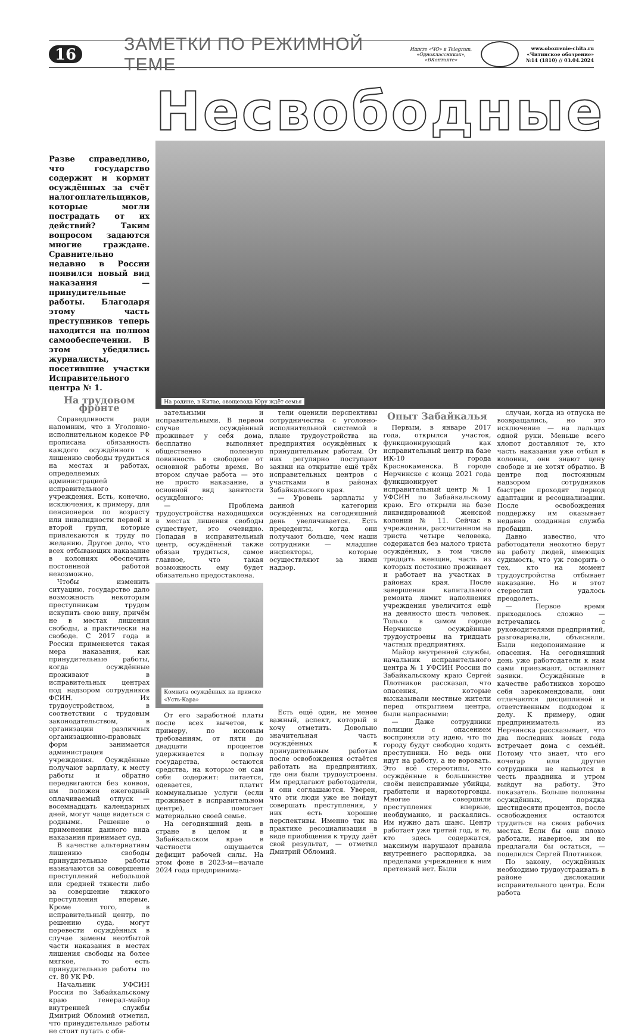16 ЗАМЕТКИ ПО РЕЖИМНОЙ ТЕМЕ
Ищите «ЧО» в Telegram, «Одноклассниках», «ВКонтакте»
www.obozrenie-chita.ru
«Читинское обозрение»
№14 (1810) // 03.04.2024
Разве справедливо, что государство содержит и кормит осуждённых за счёт налогоплательщиков, которые могли пострадать от их действий? Таким вопросом задаются многие граждане. Сравнительно недавно в России появился новый вид наказания — принудительные работы. Благодаря этому часть преступников теперь находится на полном самообеспечении. В этом убедились журналисты, посетившие участки Исправительного центра № 1.
На трудовом фронте
Справедливости ради напомним, что в Уголовно-исполнительном кодексе РФ прописана обязанность каждого осуждённого к лишению свободы трудиться на местах и работах, определяемых администрацией исправительного учреждения. Есть, конечно, исключения, к примеру, для пенсионеров по возрасту или инвалидности первой и второй групп, которые привлекаются к труду по желанию. Другое дело, что всех отбывающих наказание в колониях обеспечить постоянной работой невозможно.
Чтобы изменить ситуацию, государство дало возможность некоторым преступникам трудом искупить свою вину, причём не в местах лишения свободы, а практически на свободе. С 2017 года в России применяется такая мера наказания, как принудительные работы, когда осуждённые проживают в исправительных центрах под надзором сотрудников ФСИН. Их трудоустройством, в соответствии с трудовым законодательством, в организации различных организационно-правовых форм занимается администрация учреждения. Осуждённые получают зарплату, к месту работы и обратно передвигаются без конвоя, им положен ежегодный оплачиваемый отпуск — восемнадцать календарных дней, могут чаще видеться с родными. Решение о применении данного вида наказания принимает суд.
В качестве альтернативы лишению свободы принудительные работы назначаются за совершение преступлений небольшой или средней тяжести либо за совершение тяжкого преступления впервые. Кроме того, в исправительный центр, по решению суда, могут перевести осуждённых в случае замены неотбытой части наказания в местах лишения свободы на более мягкое, то есть принудительные работы по ст. 80 УК РФ.
Начальник УФСИН России по Забайкальскому краю генерал-майор внутренней службы Дмитрий Обломий отметил, что принудительные работы не стоит путать с обя-
Несвободные
На родине, в Китае, овощевода Юру ждёт семья
зательными и исправительными. В первом случае осуждённый проживает у себя дома, бесплатно выполняет общественно полезную повинность в свободное от основной работы время. Во втором случае работа — это не просто наказание, а основной вид занятости осуждённого:
— Проблема трудоустройства находящихся в местах лишения свободы существует, это очевидно. Попадая в исправительный центр, осуждённый также обязан трудиться, самое главное, что такая возможность ему будет обязательно предоставлена.
Комната осуждённых на прииске «Усть-Кара»
От его заработной платы после всех вычетов, к примеру, по исковым требованиям, от пяти до двадцати процентов удерживается в пользу государства, остаются средства, на которые он сам себя содержит: питается, одевается, платит коммунальные услуги (если проживает в исправительном центре), помогает материально своей семье.
На сегодняшний день в стране в целом и в Забайкальском крае в частности ощущается дефицит рабочей силы. На этом фоне в 2023-м—начале 2024 года предпринима-
тели оценили перспективы сотрудничества с уголовно-исполнительной системой в плане трудоустройства на предприятия осуждённых к принудительным работам. От них регулярно поступают заявки на открытие ещё трёх исправительных центров с участками в районах Забайкальского края.
— Уровень зарплаты у данной категории осуждённых на сегодняшний день увеличивается. Есть прецеденты, когда они получают больше, чем наши сотрудники — младшие инспекторы, которые осуществляют за ними надзор.
Есть ещё один, не менее важный, аспект, который я хочу отметить. Довольно значительная часть осуждённых к принудительным работам после освобождения остаётся работать на предприятиях, где они были трудоустроены. Им предлагают работодатели, и они соглашаются. Уверен, что эти люди уже не пойдут совершать преступления, у них есть хорошие перспективы. Именно так на практике ресоциализация в виде приобщения к труду даёт свой результат, — отметил Дмитрий Обломий.
Опыт Забайкалья
Первым, в январе 2017 года, открылся участок, функционирующий как исправительный центр на базе ИК-10 города Краснокаменска. В городе Нерчинске с конца 2021 года функционирует исправительный центр № 1 УФСИН по Забайкальскому краю. Его открыли на базе ликвидированной женской колонии № 11. Сейчас в учреждении, рассчитанном на триста четыре человека, содержатся без малого триста осуждённых, в том числе тридцать женщин, часть из которых постоянно проживает и работает на участках в районах края. После завершения капитального ремонта лимит наполнения учреждения увеличится ещё на девяносто шесть человек. Только в самом городе Нерчинске осуждённые трудоустроены на тридцать частных предприятиях.
Майор внутренней службы, начальник исправительного центра № 1 УФСИН России по Забайкальскому краю Сергей Плотников рассказал, что опасения, которые высказывали местные жители перед открытием центра, были напрасными:
— Даже сотрудники полиции с опасением восприняли эту идею, что по городу будут свободно ходить преступники. Но ведь они идут на работу, а не воровать. Это всё стереотипы, что осуждённые в большинстве своём неисправимые убийцы, грабители и наркоторговцы. Многие совершили преступления впервые, необдуманно, и раскаялись. Им нужно дать шанс. Центр работает уже третий год, и те, кто здесь содержатся, максимум нарушают правила внутреннего распорядка, за пределами учреждения к ним претензий нет. Были
случаи, когда из отпуска не возвращались, но это исключение — на пальцах одной руки. Меньше всего хлопот доставляют те, кто часть наказания уже отбыл в колонии, они знают цену свободе и не хотят обратно. В центре под постоянным надзором сотрудников быстрее проходят период адаптации и ресоциализации. После освобождения поддержку им оказывает недавно созданная служба пробации.
Давно известно, что работодатели неохотно берут на работу людей, имеющих судимость, что уж говорить о тех, кто на момент трудоустройства отбывает наказание. Но и этот стереотип удалось преодолеть.
— Первое время приходилось сложно — встречались с руководителями предприятий, разговаривали, объясняли. Были недопонимание и опасения. На сегодняшний день уже работодатели к нам сами приезжают, оставляют заявки. Осуждённые в качестве работников хорошо себя зарекомендовали, они отличаются дисциплиной и ответственным подходом к делу. К примеру, один предприниматель из Нерчинска рассказывает, что два последних новых года встречает дома с семьёй. Потому что знает, что его кочегар или другие сотрудники не напьются в честь праздника и утром выйдут на работу. Это показатель. Больше половины осуждённых, порядка шестидесяти процентов, после освобождения остаются трудиться на своих рабочих местах. Если бы они плохо работали, наверное, им не предлагали бы остаться, — поделился Сергей Плотников.
По закону, осуждённых необходимо трудоустраивать в районе дислокации исправительного центра. Если работа